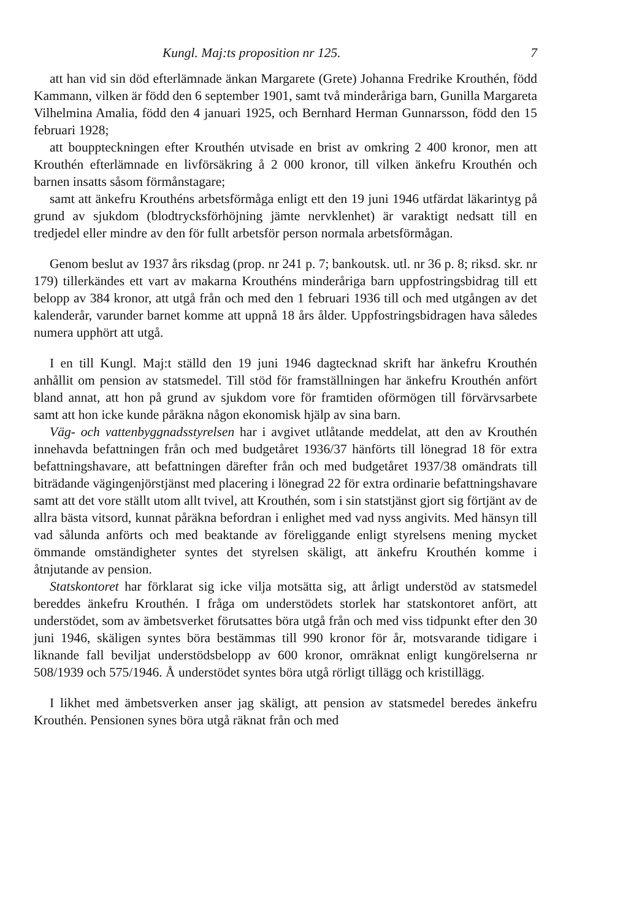Kungl. Maj:ts proposition nr 125. 7
att han vid sin död efterlämnade änkan Margarete (Grete) Johanna Fredrike Krouthén, född Kammann, vilken är född den 6 september 1901, samt två minderåriga barn, Gunilla Margareta Vilhelmina Amalia, född den 4 januari 1925, och Bernhard Herman Gunnarsson, född den 15 februari 1928;
att bouppteckningen efter Krouthén utvisade en brist av omkring 2 400 kronor, men att Krouthén efterlämnade en livförsäkring å 2 000 kronor, till vilken änkefru Krouthén och barnen insatts såsom förmånstagare;
samt att änkefru Krouthéns arbetsförmåga enligt ett den 19 juni 1946 utfärdat läkarintyg på grund av sjukdom (blodtrycksförhöjning jämte nervklenhet) är varaktigt nedsatt till en tredjedel eller mindre av den för fullt arbetsför person normala arbetsförmågan.
Genom beslut av 1937 års riksdag (prop. nr 241 p. 7; bankoutsk. utl. nr 36 p. 8; riksd. skr. nr 179) tillerkändes ett vart av makarna Krouthéns minderåriga barn uppfostringsbidrag till ett belopp av 384 kronor, att utgå från och med den 1 februari 1936 till och med utgången av det kalenderår, varunder barnet komme att uppnå 18 års ålder. Uppfostringsbidragen hava således numera upphört att utgå.
I en till Kungl. Maj:t ställd den 19 juni 1946 dagtecknad skrift har änkefru Krouthén anhållit om pension av statsmedel. Till stöd för framställningen har änkefru Krouthén anfört bland annat, att hon på grund av sjukdom vore för framtiden oförmögen till förvärvsarbete samt att hon icke kunde påräkna någon ekonomisk hjälp av sina barn.
Väg- och vattenbyggnadsstyrelsen har i avgivet utlåtande meddelat, att den av Krouthén innehavda befattningen från och med budgetåret 1936/37 hänförts till lönegrad 18 för extra befattningshavare, att befattningen därefter från och med budgetåret 1937/38 omändrats till biträdande vägingenjörstjänst med placering i lönegrad 22 för extra ordinarie befattningshavare samt att det vore ställt utom allt tvivel, att Krouthén, som i sin statstjänst gjort sig förtjänt av de allra bästa vitsord, kunnat påräkna befordran i enlighet med vad nyss angivits. Med hänsyn till vad sålunda anförts och med beaktande av föreliggande enligt styrelsens mening mycket ömmande omständigheter syntes det styrelsen skäligt, att änkefru Krouthén komme i åtnjutande av pension.
Statskontoret har förklarat sig icke vilja motsätta sig, att årligt understöd av statsmedel bereddes änkefru Krouthén. I fråga om understödets storlek har statskontoret anfört, att understödet, som av ämbetsverket förutsattes böra utgå från och med viss tidpunkt efter den 30 juni 1946, skäligen syntes böra bestämmas till 990 kronor för år, motsvarande tidigare i liknande fall beviljat understödsbelopp av 600 kronor, omräknat enligt kungörelserna nr 508/1939 och 575/1946. Å understödet syntes böra utgå rörligt tillägg och kristillägg.
I likhet med ämbetsverken anser jag skäligt, att pension av statsmedel beredes änkefru Krouthén. Pensionen synes böra utgå räknat från och med